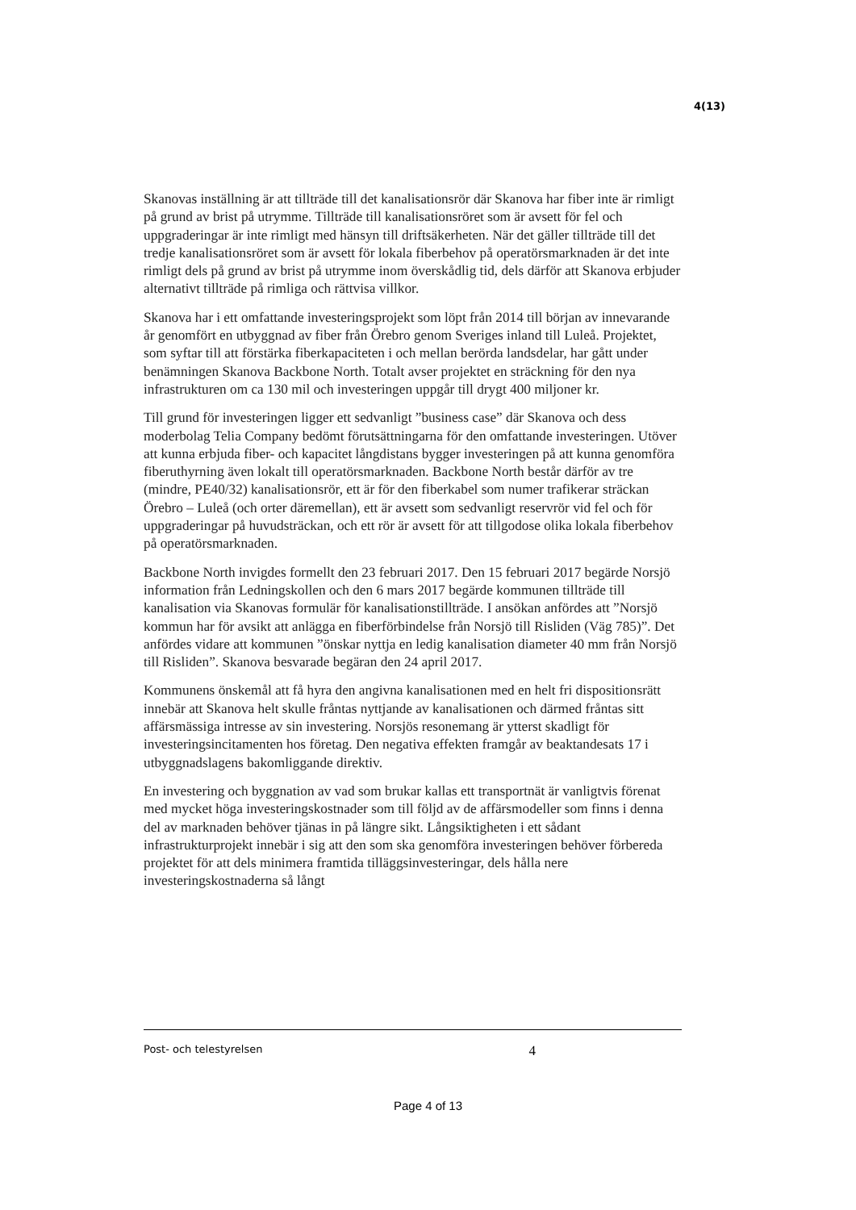4(13)
Skanovas inställning är att tillträde till det kanalisationsrör där Skanova har fiber inte är rimligt på grund av brist på utrymme. Tillträde till kanalisationsröret som är avsett för fel och uppgraderingar är inte rimligt med hänsyn till driftsäkerheten. När det gäller tillträde till det tredje kanalisationsröret som är avsett för lokala fiberbehov på operatörsmarknaden är det inte rimligt dels på grund av brist på utrymme inom överskådlig tid, dels därför att Skanova erbjuder alternativt tillträde på rimliga och rättvisa villkor.
Skanova har i ett omfattande investeringsprojekt som löpt från 2014 till början av innevarande år genomfört en utbyggnad av fiber från Örebro genom Sveriges inland till Luleå. Projektet, som syftar till att förstärka fiberkapaciteten i och mellan berörda landsdelar, har gått under benämningen Skanova Backbone North. Totalt avser projektet en sträckning för den nya infrastrukturen om ca 130 mil och investeringen uppgår till drygt 400 miljoner kr.
Till grund för investeringen ligger ett sedvanligt ”business case” där Skanova och dess moderbolag Telia Company bedömt förutsättningarna för den omfattande investeringen. Utöver att kunna erbjuda fiber- och kapacitet långdistans bygger investeringen på att kunna genomföra fiberuthyrning även lokalt till operatörsmarknaden. Backbone North består därför av tre (mindre, PE40/32) kanalisationsrör, ett är för den fiberkabel som numer trafikerar sträckan Örebro – Luleå (och orter däremellan), ett är avsett som sedvanligt reservrör vid fel och för uppgraderingar på huvudsträckan, och ett rör är avsett för att tillgodose olika lokala fiberbehov på operatörsmarknaden.
Backbone North invigdes formellt den 23 februari 2017. Den 15 februari 2017 begärde Norsjö information från Ledningskollen och den 6 mars 2017 begärde kommunen tillträde till kanalisation via Skanovas formulär för kanalisationstillträde. I ansökan anfördes att ”Norsjö kommun har för avsikt att anlägga en fiberförbindelse från Norsjö till Risliden (Väg 785)”. Det anfördes vidare att kommunen ”önskar nyttja en ledig kanalisation diameter 40 mm från Norsjö till Risliden”. Skanova besvarade begäran den 24 april 2017.
Kommunens önskemål att få hyra den angivna kanalisationen med en helt fri dispositionsrätt innebär att Skanova helt skulle fråntas nyttjande av kanalisationen och därmed fråntas sitt affärsmässiga intresse av sin investering. Norsjös resonemang är ytterst skadligt för investeringsincitamenten hos företag. Den negativa effekten framgår av beaktandesats 17 i utbyggnadslagens bakomliggande direktiv.
En investering och byggnation av vad som brukar kallas ett transportnät är vanligtvis förenat med mycket höga investeringskostnader som till följd av de affärsmodeller som finns i denna del av marknaden behöver tjänas in på längre sikt. Långsiktigheten i ett sådant infrastrukturprojekt innebär i sig att den som ska genomföra investeringen behöver förbereda projektet för att dels minimera framtida tilläggsinvesteringar, dels hålla nere investeringskostnaderna så långt
Post- och telestyrelsen 4
Page 4 of 13